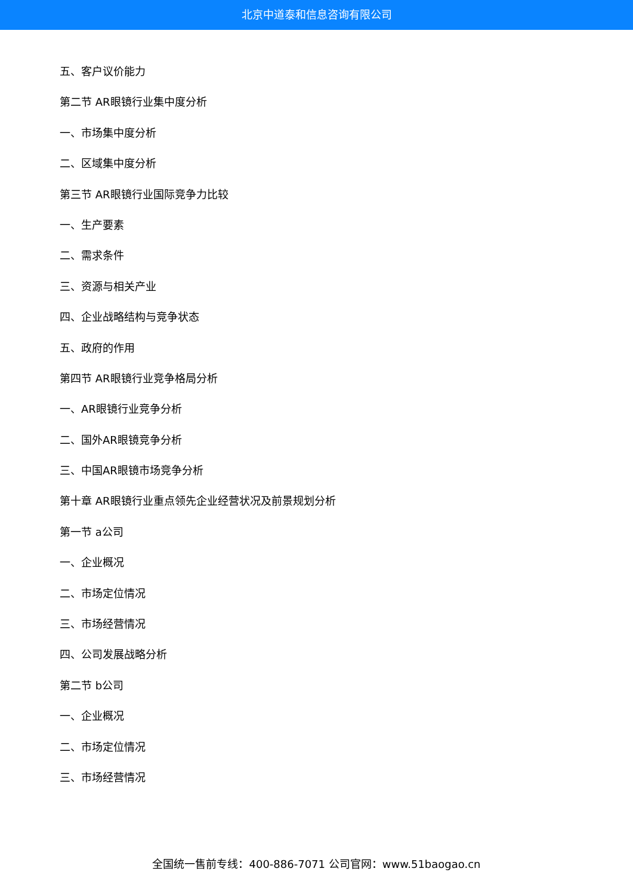北京中道泰和信息咨询有限公司
五、客户议价能力
第二节 AR眼镜行业集中度分析
一、市场集中度分析
二、区域集中度分析
第三节 AR眼镜行业国际竞争力比较
一、生产要素
二、需求条件
三、资源与相关产业
四、企业战略结构与竞争状态
五、政府的作用
第四节 AR眼镜行业竞争格局分析
一、AR眼镜行业竞争分析
二、国外AR眼镜竞争分析
三、中国AR眼镜市场竞争分析
第十章 AR眼镜行业重点领先企业经营状况及前景规划分析
第一节 a公司
一、企业概况
二、市场定位情况
三、市场经营情况
四、公司发展战略分析
第二节 b公司
一、企业概况
二、市场定位情况
三、市场经营情况
全国统一售前专线：400-886-7071 公司官网：www.51baogao.cn